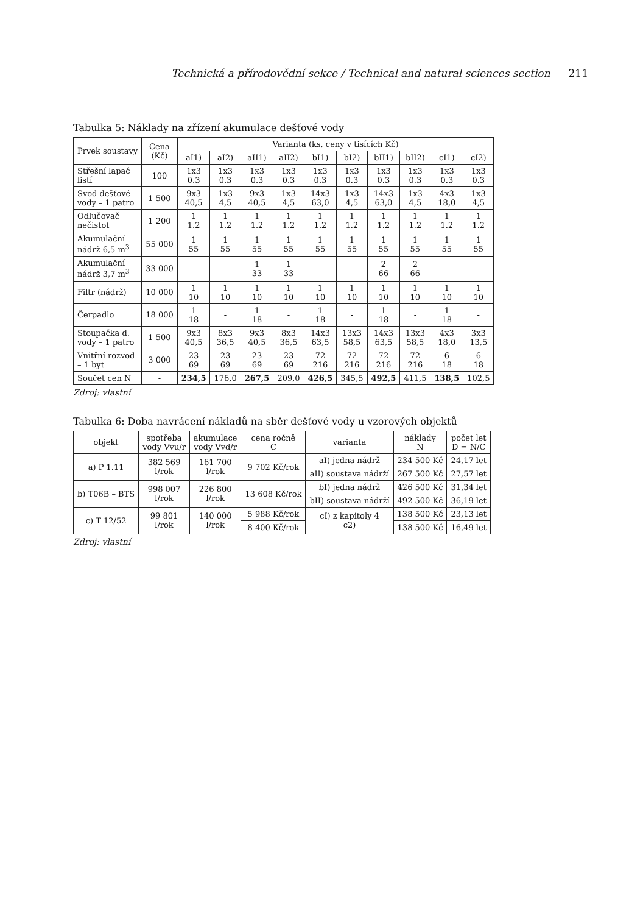Technická a přírodovědní sekce / Technical and natural sciences section 211
Tabulka 5: Náklady na zřízení akumulace dešťové vody
| Prvek soustavy | Cena (Kč) | Varianta (ks, ceny v tisících Kč) | | | | | | | | | |
| --- | --- | --- | --- | --- | --- | --- | --- | --- | --- | --- | --- |
| | | aI1) | aI2) | aII1) | aII2) | bI1) | bI2) | bII1) | bII2) | cI1) | cI2) |
| Střešní lapač listí | 100 | 1x3 0.3 | 1x3 0.3 | 1x3 0.3 | 1x3 0.3 | 1x3 0.3 | 1x3 0.3 | 1x3 0.3 | 1x3 0.3 | 1x3 0.3 | 1x3 0.3 |
| Svod dešťové vody – 1 patro | 1 500 | 9x3 40,5 | 1x3 4,5 | 9x3 40,5 | 1x3 4,5 | 14x3 63,0 | 1x3 4,5 | 14x3 63,0 | 1x3 4,5 | 4x3 18,0 | 1x3 4,5 |
| Odlučovač nečistot | 1 200 | 1 1.2 | 1 1.2 | 1 1.2 | 1 1.2 | 1 1.2 | 1 1.2 | 1 1.2 | 1 1.2 | 1 1.2 | 1 1.2 |
| Akumulační nádrž 6,5 m<sup>3</sup> | 55 000 | 1 55 | 1 55 | 1 55 | 1 55 | 1 55 | 1 55 | 1 55 | 1 55 | 1 55 | 1 55 |
| Akumulační nádrž 3,7 m<sup>3</sup> | 33 000 | - | - | 1 33 | 1 33 | - | - | 2 66 | 2 66 | - | - |
| Filtr (nádrž) | 10 000 | 1 10 | 1 10 | 1 10 | 1 10 | 1 10 | 1 10 | 1 10 | 1 10 | 1 10 | 1 10 |
| Čerpadlo | 18 000 | 1 18 | - | 1 18 | - | 1 18 | - | 1 18 | - | 1 18 | - |
| Stoupačka d. vody – 1 patro | 1 500 | 9x3 40,5 | 8x3 36,5 | 9x3 40,5 | 8x3 36,5 | 14x3 63,5 | 13x3 58,5 | 14x3 63,5 | 13x3 58,5 | 4x3 18,0 | 3x3 13,5 |
| Vnitřní rozvod – 1 byt | 3 000 | 23 69 | 23 69 | 23 69 | 23 69 | 72 216 | 72 216 | 72 216 | 72 216 | 6 18 | 6 18 |
| Součet cen N | - | 234,5 | 176,0 | 267,5 | 209,0 | 426,5 | 345,5 | 492,5 | 411,5 | 138,5 | 102,5 |
Zdroj: vlastní
Tabulka 6: Doba navrácení nákladů na sběr dešťové vody u vzorových objektů
| objekt | spotřeba vody Vvu/r | akumulace vody Vvd/r | cena ročně C | varianta | náklady N | počet let D = N/C |
| --- | --- | --- | --- | --- | --- | --- |
| a) P 1.11 | 382 569 l/rok | 161 700 l/rok | 9 702 Kč/rok | aI) jedna nádrž | 234 500 Kč | 24,17 let |
| | | | | aII) soustava nádrží | 267 500 Kč | 27,57 let |
| b) T06B – BTS | 998 007 l/rok | 226 800 l/rok | 13 608 Kč/rok | bI) jedna nádrž | 426 500 Kč | 31,34 let |
| | | | | bII) soustava nádrží | 492 500 Kč | 36,19 let |
| c) T 12/52 | 99 801 l/rok | 140 000 l/rok | 5 988 Kč/rok | cI) z kapitoly 4 c2) | 138 500 Kč | 23,13 let |
| | | | 8 400 Kč/rok | | 138 500 Kč | 16,49 let |
Zdroj: vlastní